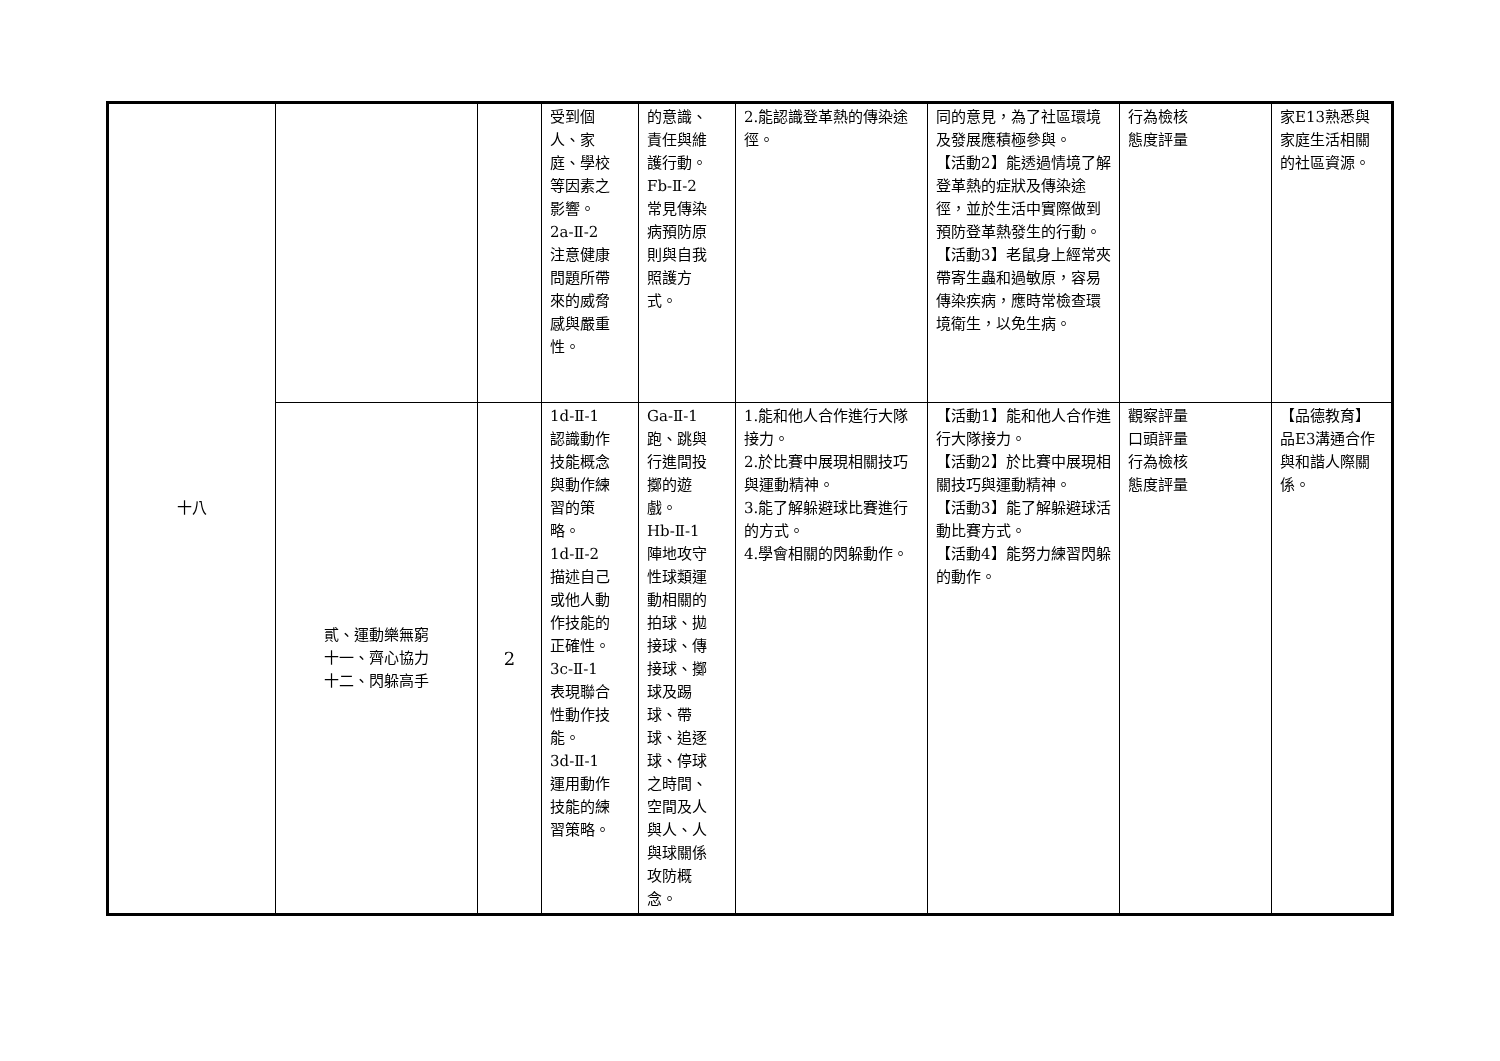| 十八 | | | 受到個 人、家 庭、學校 等因素之 影響。 2a-Ⅱ-2 注意健康 問題所帶 來的威脅 感與嚴重 性。 | 的意識、 責任與維 護行動。 Fb-Ⅱ-2 常見傳染 病預防原 則與自我 照護方 式。 | 2.能認識登革熱的傳染途徑。 | 同的意見，為了社區環境及發展應積極參與。 【活動2】能透過情境了解登革熱的症狀及傳染途徑，並於生活中實際做到預防登革熱發生的行動。 【活動3】老鼠身上經常夾帶寄生蟲和過敏原，容易傳染疾病，應時常檢查環境衛生，以免生病。 | 行為檢核 態度評量 | 家E13熟悉與家庭生活相關的社區資源。 |
| | 貳、運動樂無窮 十一、齊心協力 十二、閃躲高手 | 2 | 1d-Ⅱ-1 認識動作 技能概念 與動作練 習的策 略。 1d-Ⅱ-2 描述自己 或他人動 作技能的 正確性。 3c-Ⅱ-1 表現聯合 性動作技 能。 3d-Ⅱ-1 運用動作 技能的練 習策略。 | Ga-Ⅱ-1 跑、跳與 行進間投 擲的遊 戲。 Hb-Ⅱ-1 陣地攻守 性球類運 動相關的 拍球、拋 接球、傳 接球、擲 球及踢 球、帶 球、追逐 球、停球 之時間、 空間及人 與人、人 與球關係 攻防概 念。 | 1.能和他人合作進行大隊接力。 2.於比賽中展現相關技巧與運動精神。 3.能了解躲避球比賽進行的方式。 4.學會相關的閃躲動作。 | 【活動1】能和他人合作進行大隊接力。 【活動2】於比賽中展現相關技巧與運動精神。 【活動3】能了解躲避球活動比賽方式。 【活動4】能努力練習閃躲的動作。 | 觀察評量 口頭評量 行為檢核 態度評量 | 【品德教育】 品E3溝通合作與和諧人際關係。 |